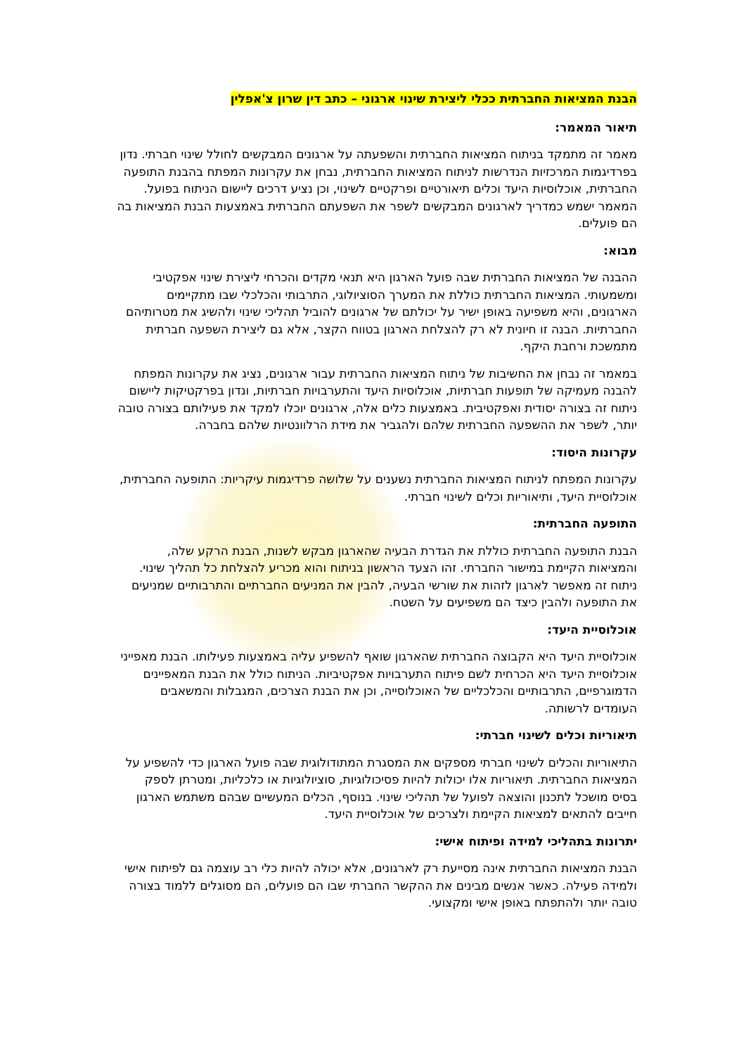הבנת המציאות החברתית ככלי ליצירת שינוי ארגוני – כתב דין שרון צ'אפלין
תיאור המאמר:
מאמר זה מתמקד בניתוח המציאות החברתית והשפעתה על ארגונים המבקשים לחולל שינוי חברתי. נדון בפרדיגמות המרכזיות הנדרשות לניתוח המציאות החברתית, נבחן את עקרונות המפתח בהבנת התופעה החברתית, אוכלוסיות היעד וכלים תיאורטיים ופרקטיים לשינוי, וכן נציע דרכים ליישום הניתוח בפועל. המאמר ישמש כמדריך לארגונים המבקשים לשפר את השפעתם החברתית באמצעות הבנת המציאות בה הם פועלים.
מבוא:
ההבנה של המציאות החברתית שבה פועל הארגון היא תנאי מקדים והכרחי ליצירת שינוי אפקטיבי ומשמעותי. המציאות החברתית כוללת את המערך הסוציולוגי, התרבותי והכלכלי שבו מתקיימים הארגונים, והיא משפיעה באופן ישיר על יכולתם של ארגונים להוביל תהליכי שינוי ולהשיג את מטרותיהם החברתיות. הבנה זו חיונית לא רק להצלחת הארגון בטווח הקצר, אלא גם ליצירת השפעה חברתית מתמשכת ורחבת היקף.
במאמר זה נבחן את החשיבות של ניתוח המציאות החברתית עבור ארגונים, נציג את עקרונות המפתח להבנה מעמיקה של תופעות חברתיות, אוכלוסיות היעד והתערבויות חברתיות, ונדון בפרקטיקות ליישום ניתוח זה בצורה יסודית ואפקטיבית. באמצעות כלים אלה, ארגונים יוכלו למקד את פעילותם בצורה טובה יותר, לשפר את ההשפעה החברתית שלהם ולהגביר את מידת הרלוונטיות שלהם בחברה.
עקרונות היסוד:
עקרונות המפתח לניתוח המציאות החברתית נשענים על שלושה פרדיגמות עיקריות: התופעה החברתית, אוכלוסיית היעד, ותיאוריות וכלים לשינוי חברתי.
התופעה החברתית:
הבנת התופעה החברתית כוללת את הגדרת הבעיה שהארגון מבקש לשנות, הבנת הרקע שלה, והמציאות הקיימת במישור החברתי. זהו הצעד הראשון בניתוח והוא מכריע להצלחת כל תהליך שינוי. ניתוח זה מאפשר לארגון לזהות את שורשי הבעיה, להבין את המניעים החברתיים והתרבותיים שמניעים את התופעה ולהבין כיצד הם משפיעים על השטח.
אוכלוסיית היעד:
אוכלוסיית היעד היא הקבוצה החברתית שהארגון שואף להשפיע עליה באמצעות פעילותו. הבנת מאפייני אוכלוסיית היעד היא הכרחית לשם פיתוח התערבויות אפקטיביות. הניתוח כולל את הבנת המאפיינים הדמוגרפיים, התרבותיים והכלכליים של האוכלוסייה, וכן את הבנת הצרכים, המגבלות והמשאבים העומדים לרשותה.
תיאוריות וכלים לשינוי חברתי:
התיאוריות והכלים לשינוי חברתי מספקים את המסגרת המתודולוגית שבה פועל הארגון כדי להשפיע על המציאות החברתית. תיאוריות אלו יכולות להיות פסיכולוגיות, סוציולוגיות או כלכליות, ומטרתן לספק בסיס מושכל לתכנון והוצאה לפועל של תהליכי שינוי. בנוסף, הכלים המעשיים שבהם משתמש הארגון חייבים להתאים למציאות הקיימת ולצרכים של אוכלוסיית היעד.
יתרונות בתהליכי למידה ופיתוח אישי:
הבנת המציאות החברתית אינה מסייעת רק לארגונים, אלא יכולה להיות כלי רב עוצמה גם לפיתוח אישי ולמידה פעילה. כאשר אנשים מבינים את ההקשר החברתי שבו הם פועלים, הם מסוגלים ללמוד בצורה טובה יותר ולהתפתח באופן אישי ומקצועי.